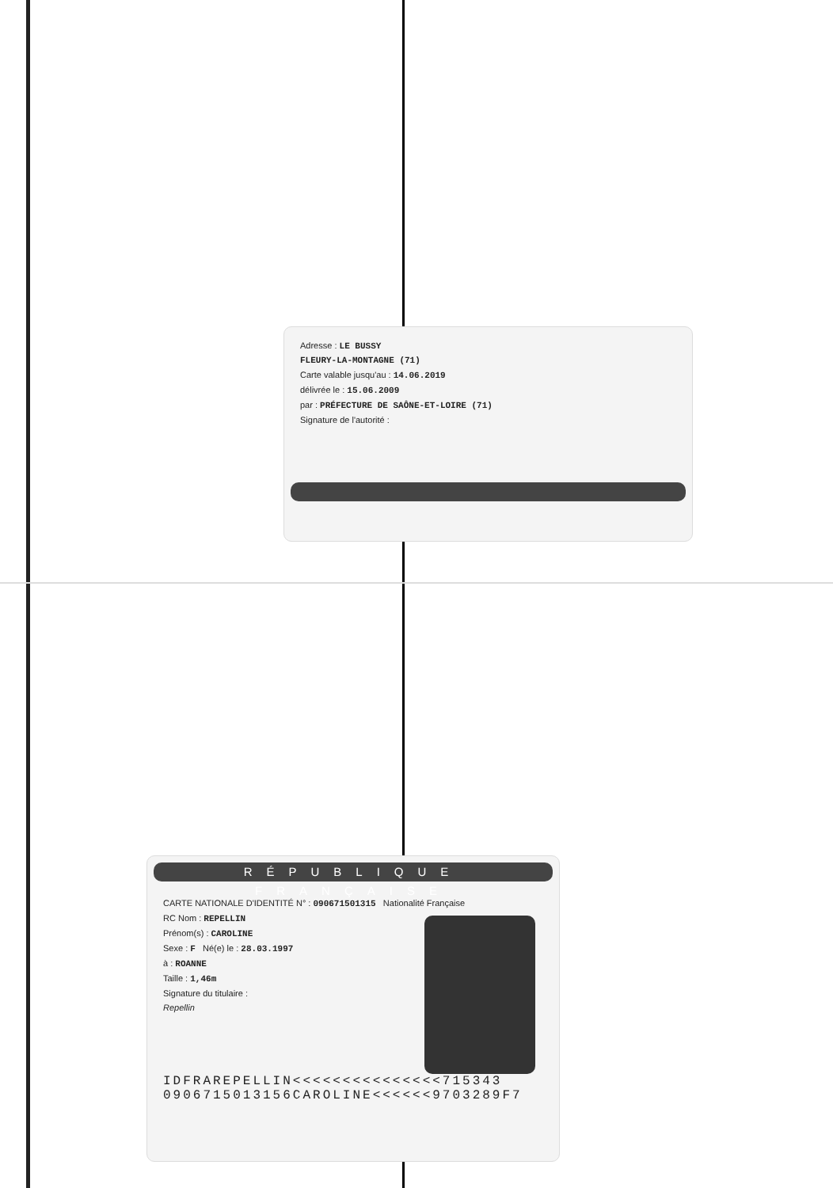Adresse : LE BUSSY
FLEURY-LA-MONTAGNE (71)
Carte valable jusqu'au : 14.06.2019
délivrée le : 15.06.2009
par : PRÉFECTURE DE SAÔNE-ET-LOIRE (71)
Signature de l'autorité :
RÉPUBLIQUE FRANÇAISE
CARTE NATIONALE D'IDENTITÉ N° : 090671501315 Nationalité Française
RC Nom : REPELLIN
Prénom(s) : CAROLINE
Sexe : F Né(e) le : 28.03.1997
à : ROANNE
Taille : 1,46m
Signature du titulaire :
Repellin
IDFRAREPELLIN<<<<<<<<<<<<<<<715343
0906715013156CAROLINE<<<<<<9703289F7